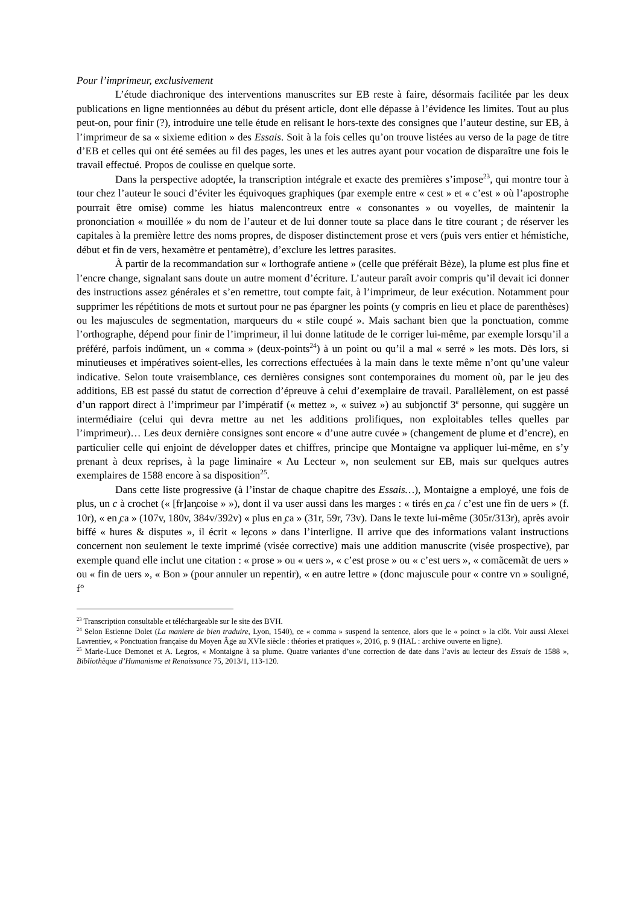Pour l’imprimeur, exclusivement
L’étude diachronique des interventions manuscrites sur EB reste à faire, désormais facilitée par les deux publications en ligne mentionnées au début du présent article, dont elle dépasse à l’évidence les limites. Tout au plus peut-on, pour finir (?), introduire une telle étude en relisant le hors-texte des consignes que l’auteur destine, sur EB, à l’imprimeur de sa « sixieme edition » des Essais. Soit à la fois celles qu’on trouve listées au verso de la page de titre d’EB et celles qui ont été semées au fil des pages, les unes et les autres ayant pour vocation de disparaître une fois le travail effectué. Propos de coulisse en quelque sorte.
Dans la perspective adoptée, la transcription intégrale et exacte des premières s’impose<sup>23</sup>, qui montre tour à tour chez l’auteur le souci d’éviter les équivoques graphiques (par exemple entre « cest » et « c’est » où l’apostrophe pourrait être omise) comme les hiatus malencontreux entre « consonantes » ou voyelles, de maintenir la prononciation « mouillée » du nom de l’auteur et de lui donner toute sa place dans le titre courant ; de réserver les capitales à la première lettre des noms propres, de disposer distinctement prose et vers (puis vers entier et hémistiche, début et fin de vers, hexamètre et pentamètre), d’exclure les lettres parasites.
À partir de la recommandation sur « lorthografe antiene » (celle que préférait Bèze), la plume est plus fine et l’encre change, signalant sans doute un autre moment d’écriture. L’auteur paraît avoir compris qu’il devait ici donner des instructions assez générales et s’en remettre, tout compte fait, à l’imprimeur, de leur exécution. Notamment pour supprimer les répétitions de mots et surtout pour ne pas épargner les points (y compris en lieu et place de parenthèses) ou les majuscules de segmentation, marqueurs du « stile coupé ». Mais sachant bien que la ponctuation, comme l’orthographe, dépend pour finir de l’imprimeur, il lui donne latitude de le corriger lui-même, par exemple lorsqu’il a préféré, parfois indûment, un « comma » (deux-points<sup>24</sup>) à un point ou qu’il a mal « serré » les mots. Dès lors, si minutieuses et impératives soient-elles, les corrections effectuées à la main dans le texte même n’ont qu’une valeur indicative. Selon toute vraisemblance, ces dernières consignes sont contemporaines du moment où, par le jeu des additions, EB est passé du statut de correction d’épreuve à celui d’exemplaire de travail. Parallèlement, on est passé d’un rapport direct à l’imprimeur par l’impératif (« mettez », « suivez ») au subjonctif 3<sup>e</sup> personne, qui suggère un intermédiaire (celui qui devra mettre au net les additions prolifiques, non exploitables telles quelles par l’imprimeur)… Les deux dernière consignes sont encore « d’une autre cuvée » (changement de plume et d’encre), en particulier celle qui enjoint de développer dates et chiffres, principe que Montaigne va appliquer lui-même, en s’y prenant à deux reprises, à la page liminaire « Au Lecteur », non seulement sur EB, mais sur quelques autres exemplaires de 1588 encore à sa disposition<sup>25</sup>.
Dans cette liste progressive (à l’instar de chaque chapitre des Essais…), Montaigne a employé, une fois de plus, un c à crochet (« [fr]an̡coise » »), dont il va user aussi dans les marges : « tirés en ̡ca / c’est une fin de uers » (f. 10r), « en ̡ca » (107v, 180v, 384v/392v) « plus en ̡ca » (31r, 59r, 73v). Dans le texte lui-même (305r/313r), après avoir biffé « hures & disputes », il écrit « le̡cons » dans l’interligne. Il arrive que des informations valant instructions concernent non seulement le texte imprimé (visée corrective) mais une addition manuscrite (visée prospective), par exemple quand elle inclut une citation : « prose » ou « uers », « c’est prose » ou « c’est uers », « comãcemãt de uers » ou « fin de uers », « Bon » (pour annuler un repentir), « en autre lettre » (donc majuscule pour « contre vn » souligné, f°
<sup>23</sup> Transcription consultable et téléchargeable sur le site des BVH.
<sup>24</sup> Selon Estienne Dolet (La maniere de bien traduire, Lyon, 1540), ce « comma » suspend la sentence, alors que le « poinct » la clôt. Voir aussi Alexei Lavrentiev, « Ponctuation française du Moyen Âge au XVIe siècle : théories et pratiques », 2016, p. 9 (HAL : archive ouverte en ligne).
<sup>25</sup> Marie-Luce Demonet et A. Legros, « Montaigne à sa plume. Quatre variantes d’une correction de date dans l’avis au lecteur des Essais de 1588 », Bibliothèque d’Humanisme et Renaissance 75, 2013/1, 113-120.